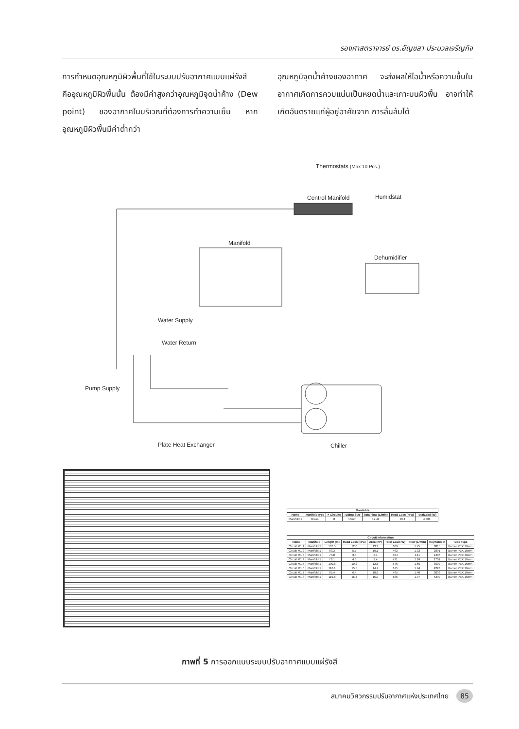รองศาสตราจารย์ ดร.อัญชสา ประมวลเจริญกิจ
การกำหนดอุณหภูมิผิวพื้นที่ใช้ในระบบปรับอากาศแบบแผ่รังสี คืออุณหภูมิผิวพื้นนั้น ต้องมีค่าสูงกว่าอุณหภูมิจุดน้ำค้าง (Dew point) ของอากาศในบริเวณที่ต้องการทำความเย็น หากอุณหภูมิผิวพื้นมีค่าต่ำกว่า
อุณหภูมิจุดน้ำค้างของอากาศ จะส่งผลให้ไอน้ำหรือความชื้นในอากาศเกิดการควบแน่นเป็นหยดน้ำและเกาะบนผิวพื้น อาจทำให้เกิดอันตรายแก่ผู้อยู่อาศัยจาก การลื่นล้มได้
Thermostats (Max 10 Pcs.)
Control Manifold Humidstat
Manifold
Dehumidifier
Water Supply
Water Return
Pump Supply
Plate Heat Exchanger Chiller
| Manifolds | | | | | | |
| --- | --- | --- | --- | --- | --- | --- |
| Name | ManifoldType | # Circuits | Tubing Size | TotalFlow (L/min) | Head Loss (kPa) | TotalLoad (W) |
| Manifold 1 | Brass | 8 | 16mm | 12.41 | 19.4 | 4,308 |
| Circuit Information | | | | | | | | |
| --- | --- | --- | --- | --- | --- | --- | --- | --- |
| Name | Manifold | Length (m) | Head Loss (kPa) | Area (m²) | Total Load (W) | Flow (L/min) | Reynolds # | Tube Type |
| Circuit M1.1 | Manifold 1 | 107.5 | 12.0 | 13.3 | 609 | 1.75 | 3815 | Barrier PEX 16mm |
| Circuit M1.2 | Manifold 1 | 83.3 | 5.7 | 10.1 | 462 | 1.33 | 2891 | Barrier PEX 16mm |
| Circuit M1.3 | Manifold 1 | 70.8 | 3.5 | 8.4 | 384 | 1.11 | 2406 | Barrier PEX 16mm |
| Circuit M1.4 | Manifold 1 | 78.1 | 4.8 | 9.4 | 431 | 1.24 | 2701 | Barrier PEX 16mm |
| Circuit M1.5 | Manifold 1 | 100.8 | 10.2 | 12.6 | 576 | 1.66 | 3609 | Barrier PEX 16mm |
| Circuit M1.6 | Manifold 1 | 116.1 | 15.5 | 14.7 | 675 | 1.94 | 4228 | Barrier PEX 16mm |
| Circuit M1.7 | Manifold 1 | 85.4 | 6.4 | 10.6 | 485 | 1.40 | 3038 | Barrier PEX 16mm |
| Circuit M1.8 | Manifold 1 | 119.8 | 16.4 | 15.0 | 685 | 1.97 | 4290 | Barrier PEX 16mm |
ภาพที่ 5 การออกแบบระบบปรับอากาศแบบแผ่รังสี
สมาคมวิศวกรรมปรับอากาศแห่งประเทศไทย 85